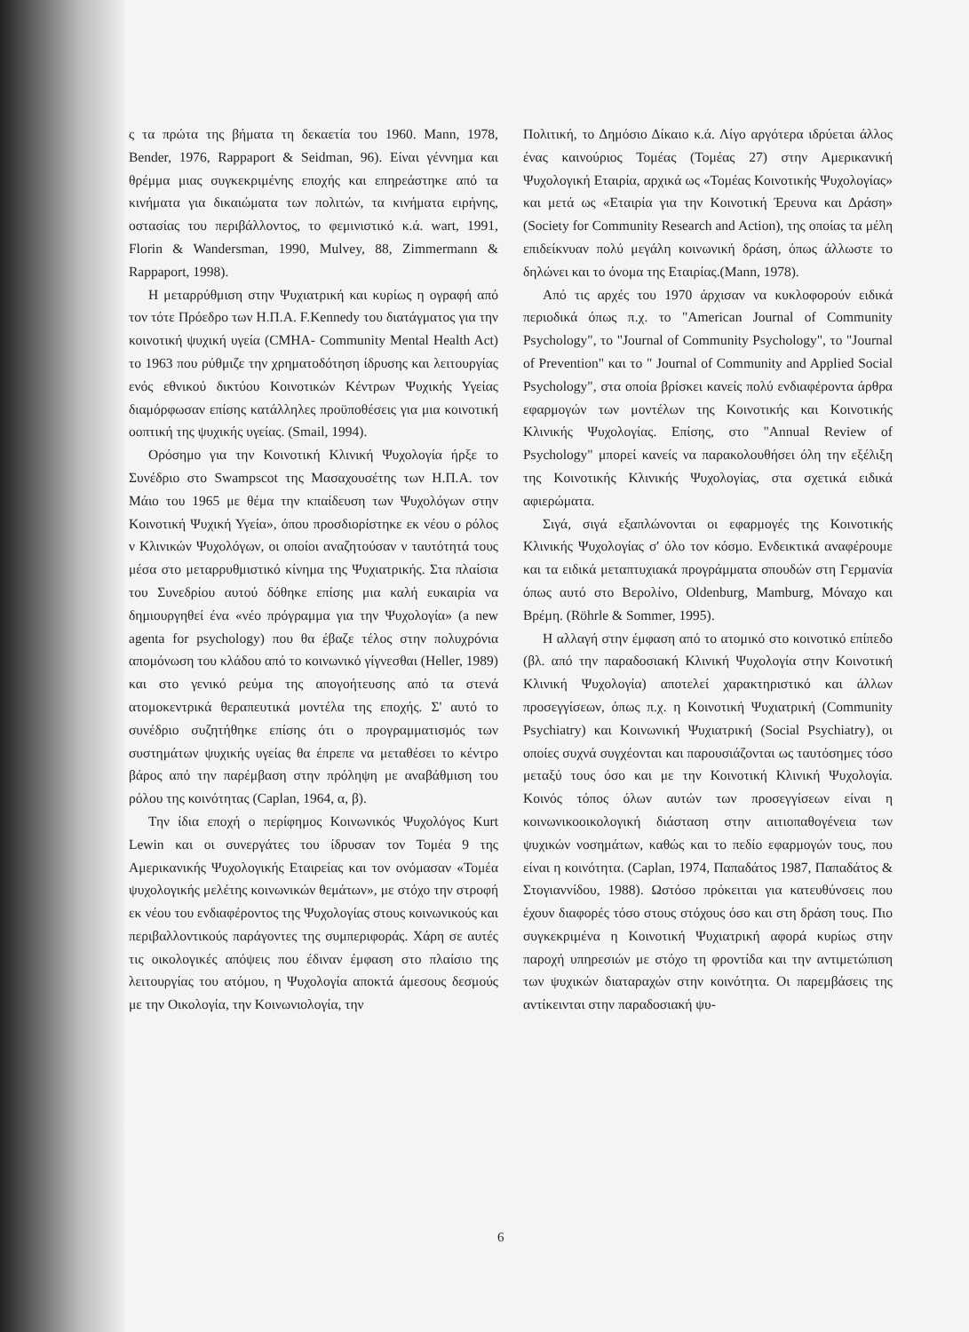ς τα πρώτα της βήματα τη δεκαετία του 1960. Mann, 1978, Bender, 1976, Rappaport & Seidman, 96). Είναι γέννημα και θρέμμα μιας συγκεκριμένης εποχής και επηρεάστηκε από τα κινήματα για δικαιώματα των πολιτών, τα κινήματα ειρήνης, οστασίας του περιβάλλοντος, το φεμινιστικό κ.ά. wart, 1991, Florin & Wandersman, 1990, Mulvey, 88, Zimmermann & Rappaport, 1998).
Η μεταρρύθμιση στην Ψυχιατρική και κυρίως η ογραφή από τον τότε Πρόεδρο των Η.Π.Α. F.Kennedy του διατάγματος για την κοινοτική ψυχική υγεία (CMHA- Community Mental Health Act) το 1963 που ρύθμιζε την χρηματοδότηση ίδρυσης και λειτουργίας ενός εθνικού δικτύου Κοινοτικών Κέντρων Ψυχικής Υγείας διαμόρφωσαν επίσης κατάλληλες προϋποθέσεις για μια κοινοτική οοπτική της ψυχικής υγείας. (Smail, 1994).
Ορόσημο για την Κοινοτική Κλινική Ψυχολογία ήρξε το Συνέδριο στο Swampscot της Μασαχουσέτης των Η.Π.Α. τον Μάιο του 1965 με θέμα την κπαίδευση των Ψυχολόγων στην Κοινοτική Ψυχική Υγεία», όπου προσδιορίστηκε εκ νέου ο ρόλος ν Κλινικών Ψυχολόγων, οι οποίοι αναζητούσαν ν ταυτότητά τους μέσα στο μεταρρυθμιστικό κίνημα της Ψυχιατρικής. Στα πλαίσια του Συνεδρίου αυτού δόθηκε επίσης μια καλή ευκαιρία να δημιουργηθεί ένα «νέο πρόγραμμα για την Ψυχολογία» (a new agenta for psychology) που θα έβαζε τέλος στην πολυχρόνια απομόνωση του κλάδου από το κοινωνικό γίγνεσθαι (Heller, 1989) και στο γενικό ρεύμα της απογοήτευσης από τα στενά ατομοκεντρικά θεραπευτικά μοντέλα της εποχής. Σ' αυτό το συνέδριο συζητήθηκε επίσης ότι ο προγραμματισμός των συστημάτων ψυχικής υγείας θα έπρεπε να μεταθέσει το κέντρο βάρος από την παρέμβαση στην πρόληψη με αναβάθμιση του ρόλου της κοινότητας (Caplan, 1964, α, β).
Την ίδια εποχή ο περίφημος Κοινωνικός Ψυχολόγος Kurt Lewin και οι συνεργάτες του ίδρυσαν τον Τομέα 9 της Αμερικανικής Ψυχολογικής Εταιρείας και τον ονόμασαν «Τομέα ψυχολογικής μελέτης κοινωνικών θεμάτων», με στόχο την στροφή εκ νέου του ενδιαφέροντος της Ψυχολογίας στους κοινωνικούς και περιβαλλοντικούς παράγοντες της συμπεριφοράς. Χάρη σε αυτές τις οικολογικές απόψεις που έδιναν έμφαση στο πλαίσιο της λειτουργίας του ατόμου, η Ψυχολογία αποκτά άμεσους δεσμούς με την Οικολογία, την Κοινωνιολογία, την
Πολιτική, το Δημόσιο Δίκαιο κ.ά. Λίγο αργότερα ιδρύεται άλλος ένας καινούριος Τομέας (Τομέας 27) στην Αμερικανική Ψυχολογική Εταιρία, αρχικά ως «Τομέας Κοινοτικής Ψυχολογίας» και μετά ως «Εταιρία για την Κοινοτική Έρευνα και Δράση» (Society for Community Research and Action), της οποίας τα μέλη επιδείκνυαν πολύ μεγάλη κοινωνική δράση, όπως άλλωστε το δηλώνει και το όνομα της Εταιρίας.(Mann, 1978).
Από τις αρχές του 1970 άρχισαν να κυκλοφορούν ειδικά περιοδικά όπως π.χ. το "American Journal of Community Psychology", το "Journal of Community Psychology", το "Journal of Prevention" και το " Journal of Community and Applied Social Psychology", στα οποία βρίσκει κανείς πολύ ενδιαφέροντα άρθρα εφαρμογών των μοντέλων της Κοινοτικής και Κοινοτικής Κλινικής Ψυχολογίας. Επίσης, στο "Annual Review of Psychology" μπορεί κανείς να παρακολουθήσει όλη την εξέλιξη της Κοινοτικής Κλινικής Ψυχολογίας, στα σχετικά ειδικά αφιερώματα.
Σιγά, σιγά εξαπλώνονται οι εφαρμογές της Κοινοτικής Κλινικής Ψυχολογίας σ' όλο τον κόσμο. Ενδεικτικά αναφέρουμε και τα ειδικά μεταπτυχιακά προγράμματα σπουδών στη Γερμανία όπως αυτό στο Βερολίνο, Oldenburg, Mamburg, Μόναχο και Βρέμη. (Röhrle & Sommer, 1995).
Η αλλαγή στην έμφαση από το ατομικό στο κοινοτικό επίπεδο (βλ. από την παραδοσιακή Κλινική Ψυχολογία στην Κοινοτική Κλινική Ψυχολογία) αποτελεί χαρακτηριστικό και άλλων προσεγγίσεων, όπως π.χ. η Κοινοτική Ψυχιατρική (Community Psychiatry) και Κοινωνική Ψυχιατρική (Social Psychiatry), οι οποίες συχνά συγχέονται και παρουσιάζονται ως ταυτόσημες τόσο μεταξύ τους όσο και με την Κοινοτική Κλινική Ψυχολογία. Κοινός τόπος όλων αυτών των προσεγγίσεων είναι η κοινωνικοοικολογική διάσταση στην αιτιοπαθογένεια των ψυχικών νοσημάτων, καθώς και το πεδίο εφαρμογών τους, που είναι η κοινότητα. (Caplan, 1974, Παπαδάτος 1987, Παπαδάτος & Στογιαννίδου, 1988). Ωστόσο πρόκειται για κατευθύνσεις που έχουν διαφορές τόσο στους στόχους όσο και στη δράση τους. Πιο συγκεκριμένα η Κοινοτική Ψυχιατρική αφορά κυρίως στην παροχή υπηρεσιών με στόχο τη φροντίδα και την αντιμετώπιση των ψυχικών διαταραχών στην κοινότητα. Οι παρεμβάσεις της αντίκεινται στην παραδοσιακή ψυ-
6